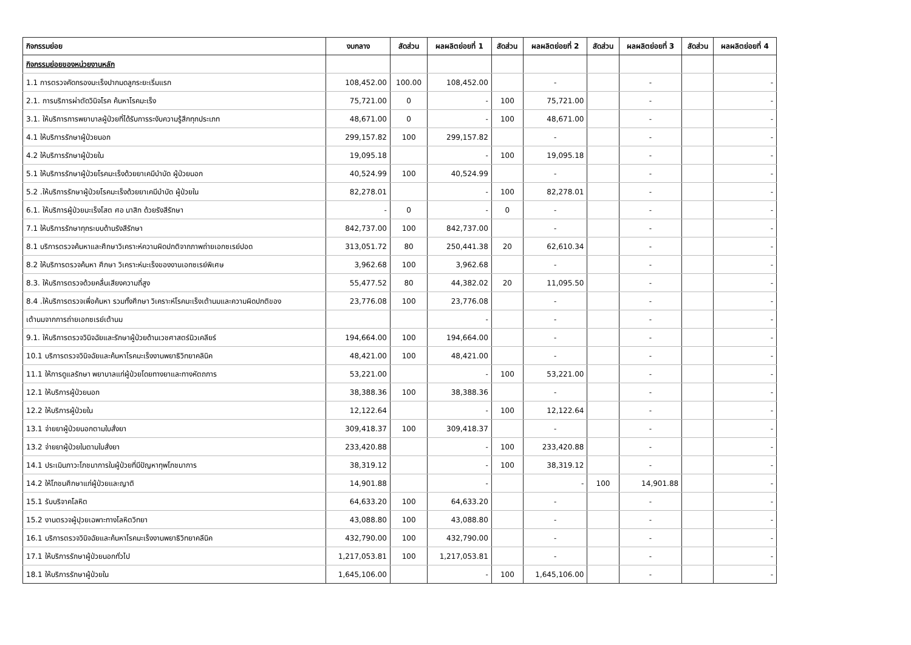| กิจกรรมย่อย | งบกลาง | สัดส่วน | ผลผลิตย่อยที่ 1 | สัดส่วน | ผลผลิตย่อยที่ 2 | สัดส่วน | ผลผลิตย่อยที่ 3 | สัดส่วน | ผลผลิตย่อยที่ 4 |
| --- | --- | --- | --- | --- | --- | --- | --- | --- | --- |
| กิจกรรมย่อยของหน่วยงานหลัก | | | | | | | | | |
| 1.1 การตรวจคัดกรองมะเร็งปากมดลูกระยะเริ่มแรก | 108,452.00 | 100.00 | 108,452.00 | | - | | - | | - |
| 2.1. การบริการผ่าตัดวินิจโรค ค้นหาโรคมะเร็ง | 75,721.00 | 0 | - | 100 | 75,721.00 | | - | | - |
| 3.1. ให้บริการการพยาบาลผู้ป่วยที่ได้รับการระงับความรู้สึกทุกประเภท | 48,671.00 | 0 | - | 100 | 48,671.00 | | - | | - |
| 4.1 ให้บริการรักษาผู้ป่วยนอก | 299,157.82 | 100 | 299,157.82 | | - | | - | | - |
| 4.2 ให้บริการรักษาผู้ป่วยใน | 19,095.18 | | - | 100 | 19,095.18 | | - | | - |
| 5.1 ให้บริการรักษาผู้ป่วยโรคมะเร็งด้วยยาเคมีบำบัด ผู้ป่วยนอก | 40,524.99 | 100 | 40,524.99 | | - | | - | | - |
| 5.2 .ให้บริการรักษาผู้ป่วยโรคมะเร็งด้วยยาเคมีบำบัด ผู้ป่วยใน | 82,278.01 | | - | 100 | 82,278.01 | | - | | - |
| 6.1. ให้บริการผู้ป่วยมะเร็งโสต ศอ นาสิก ด้วยรังสีรักษา | - | 0 | - | 0 | - | | - | | - |
| 7.1 ให้บริการรักษาทุกระบบด้านรังสีรักษา | 842,737.00 | 100 | 842,737.00 | | - | | - | | - |
| 8.1 บริการตรวจค้นหาและศึกษาวิเคราะห์ความผิดปกติจากภาพถ่ายเอกซเรย์ปอด | 313,051.72 | 80 | 250,441.38 | 20 | 62,610.34 | | - | | - |
| 8.2 ให้บริการตรวจค้นหา ศึกษา วิเคราะห์มะเร็งของงานเอกซเรย์พิเศษ | 3,962.68 | 100 | 3,962.68 | | - | | - | | - |
| 8.3. ให้บริการตรวจด้วยคลื่นเสียงความถี่สูง | 55,477.52 | 80 | 44,382.02 | 20 | 11,095.50 | | - | | - |
| 8.4 .ให้บริการตรวจเพื่อค้นหา รวมทั้งศึกษา วิเคราะห์โรคมะเร็งเต้านมและความผิดปกติของ | 23,776.08 | 100 | 23,776.08 | | - | | - | | - |
| เต้านมจากการถ่ายเอกซเรย์เต้านม | | | - | | - | | - | | - |
| 9.1. ให้บริการตรวจวินิจฉัยและรักษาผู้ป่วยด้านเวชศาสตร์นิวเคลียร์ | 194,664.00 | 100 | 194,664.00 | | - | | - | | - |
| 10.1 บริการตรวจวินิจฉัยและค้นหาโรคมะเร็งงานพยาธิวิทยาคลินิค | 48,421.00 | 100 | 48,421.00 | | - | | - | | - |
| 11.1 ให้การดูแลรักษา พยาบาลแก่ผู้ป่วยโดยทางยาและทางหัตถการ | 53,221.00 | | - | 100 | 53,221.00 | | - | | - |
| 12.1 ให้บริการผู้ป่วยนอก | 38,388.36 | 100 | 38,388.36 | | - | | - | | - |
| 12.2 ให้บริการผู้ป่วยใน | 12,122.64 | | - | 100 | 12,122.64 | | - | | - |
| 13.1 จ่ายยาผู้ป่วยนอกตามใบสั่งยา | 309,418.37 | 100 | 309,418.37 | | - | | - | | - |
| 13.2 จ่ายยาผู้ป่วยในตามใบสั่งยา | 233,420.88 | | - | 100 | 233,420.88 | | - | | - |
| 14.1 ประเมินภาวะโภชนาการในผู้ป่วยที่มีปัญหาทุพโภชนาการ | 38,319.12 | | - | 100 | 38,319.12 | | - | | - |
| 14.2 ให้โภชนศึกษาแก่ผู้ป่วยและญาติ | 14,901.88 | | - | | - | 100 | 14,901.88 | | - |
| 15.1 รับบริจาคโลหิต | 64,633.20 | 100 | 64,633.20 | | - | | - | | - |
| 15.2 งานตรวจผู้ปุวยเฉพาะทางโลหิตวิทยา | 43,088.80 | 100 | 43,088.80 | | - | | - | | - |
| 16.1 บริการตรวจวินิจฉัยและค้นหาโรคมะเร็งงานพยาธิวิทยาคลีนิค | 432,790.00 | 100 | 432,790.00 | | - | | - | | - |
| 17.1 ให้บริการรักษาผู้ป่วยนอกทั่วไป | 1,217,053.81 | 100 | 1,217,053.81 | | - | | - | | - |
| 18.1 ให้บริการรักษาผู้ป่วยใน | 1,645,106.00 | | - | 100 | 1,645,106.00 | | - | | - |